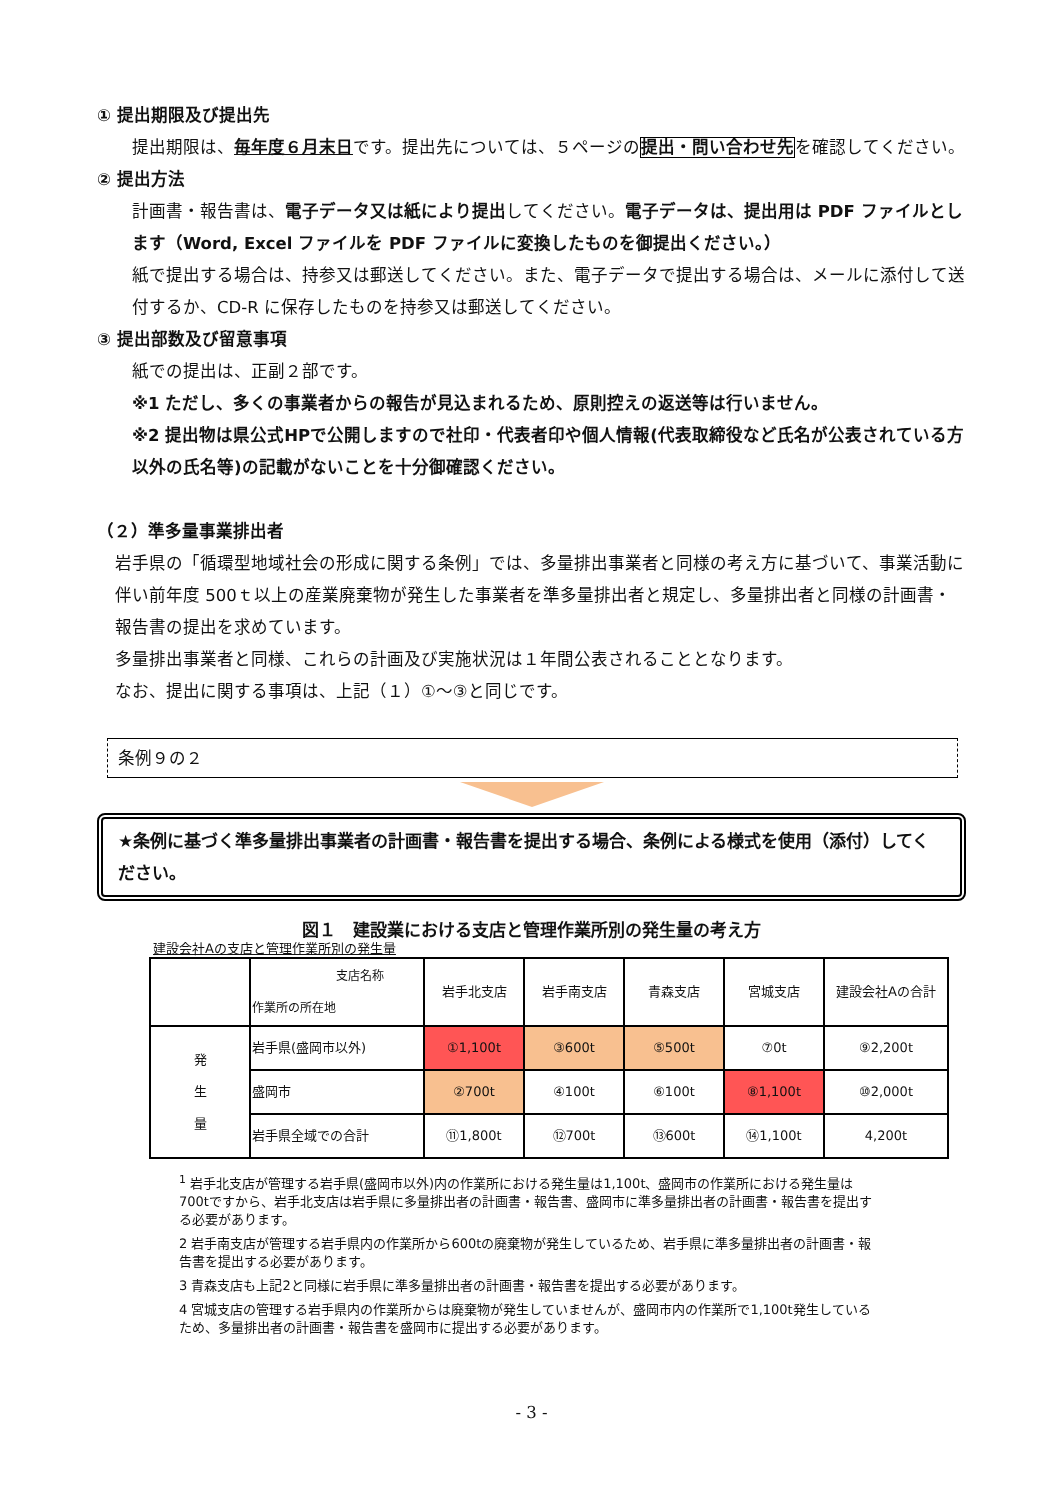① 提出期限及び提出先
提出期限は、毎年度６月末日です。提出先については、５ページの提出・問い合わせ先を確認してください。
② 提出方法
計画書・報告書は、電子データ又は紙により提出してください。電子データは、提出用は PDF ファイルとします（Word, Excel ファイルを PDF ファイルに変換したものを御提出ください。）
紙で提出する場合は、持参又は郵送してください。また、電子データで提出する場合は、メールに添付して送付するか、CD-R に保存したものを持参又は郵送してください。
③ 提出部数及び留意事項
紙での提出は、正副２部です。
※1 ただし、多くの事業者からの報告が見込まれるため、原則控えの返送等は行いません。
※2 提出物は県公式HPで公開しますので社印・代表者印や個人情報(代表取締役など氏名が公表されている方以外の氏名等)の記載がないことを十分御確認ください。
（２）準多量事業排出者
岩手県の「循環型地域社会の形成に関する条例」では、多量排出事業者と同様の考え方に基づいて、事業活動に伴い前年度 500ｔ以上の産業廃棄物が発生した事業者を準多量排出者と規定し、多量排出者と同様の計画書・報告書の提出を求めています。
多量排出事業者と同様、これらの計画及び実施状況は１年間公表されることとなります。
なお、提出に関する事項は、上記（１）①～③と同じです。
条例９の２
★条例に基づく準多量排出事業者の計画書・報告書を提出する場合、条例による様式を使用（添付）してください。
図１　建設業における支店と管理作業所別の発生量の考え方
建設会社Aの支店と管理作業所別の発生量
| | 支店名称 作業所の所在地 | 岩手北支店 | 岩手南支店 | 青森支店 | 宮城支店 | 建設会社Aの合計 |
| 発 生 量 | 岩手県(盛岡市以外) | ①1,100t | ③600t | ⑤500t | ⑦0t | ⑨2,200t |
| | 盛岡市 | ②700t | ④100t | ⑥100t | ⑧1,100t | ⑩2,000t |
| | 岩手県全域での合計 | ⑪1,800t | ⑫700t | ⑬600t | ⑭1,100t | 4,200t |
<sup>1</sup> 岩手北支店が管理する岩手県(盛岡市以外)内の作業所における発生量は1,100t、盛岡市の作業所における発生量は700tですから、岩手北支店は岩手県に多量排出者の計画書・報告書、盛岡市に準多量排出者の計画書・報告書を提出する必要があります。
2 岩手南支店が管理する岩手県内の作業所から600tの廃棄物が発生しているため、岩手県に準多量排出者の計画書・報告書を提出する必要があります。
3 青森支店も上記2と同様に岩手県に準多量排出者の計画書・報告書を提出する必要があります。
4 宮城支店の管理する岩手県内の作業所からは廃棄物が発生していませんが、盛岡市内の作業所で1,100t発生しているため、多量排出者の計画書・報告書を盛岡市に提出する必要があります。
- 3 -